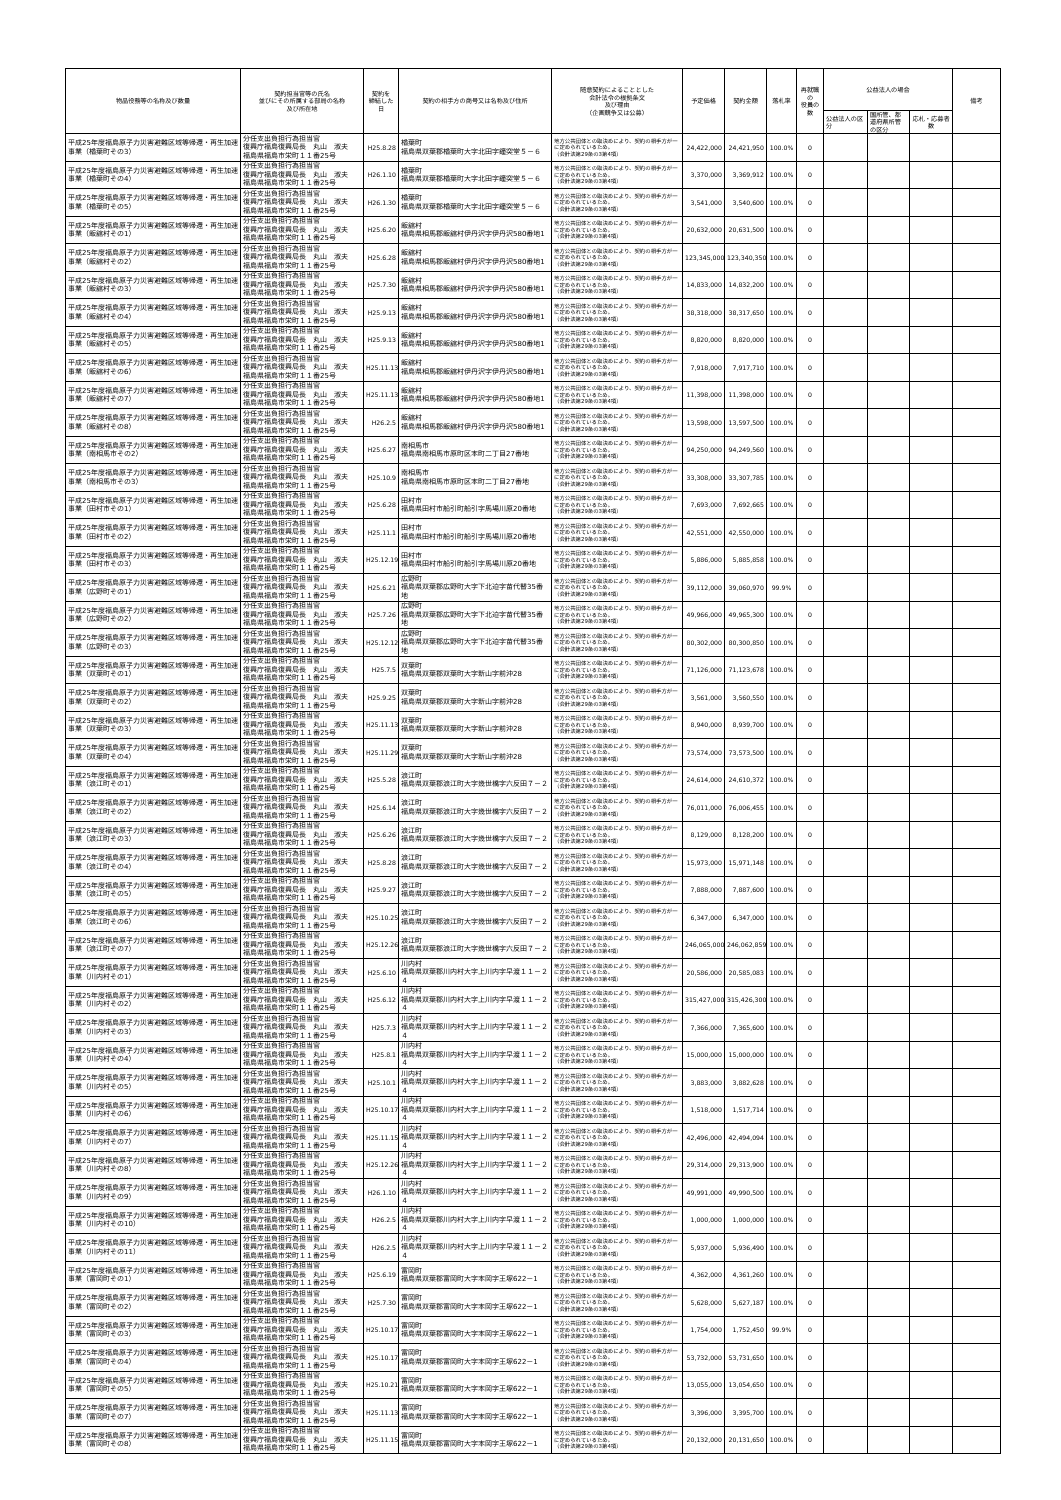| 物品役務等の名称及び数量 | 契約担当官等の氏名 並びにその所属する部局の名称 及び所在地 | 契約を 締結した日 | 契約の相手方の商号又は名称及び住所 | 随意契約によることとした 会計法令の根拠条文 及び理由 （企画競争又は公募） | 予定価格 | 契約金額 | 落札率 | 再就職の 役員の数 | 公益法人の場合 | | | 備考 |
| --- | --- | --- | --- | --- | --- | --- | --- | --- | --- | --- | --- | --- |
| | | | | | | | | | 公益法人の区分 | 国所管、都道府県所管の区分 | 応札・応募者数 | |
| 平成25年度福島原子力災害避難区域等帰還・再生加速事業（楢葉町その3） | 分任支出負担行為担当官 復興庁福島復興局長 丸山 淑夫 福島県福島市栄町１１番25号 | H25.8.28 | 楢葉町 福島県双葉郡楢葉町大字北田字鐘突堂５－６ | 地方公共団体との取決めにより、契約の相手方が一に定められているため。 （会計法第29条の3第4項） | 24,422,000 | 24,421,950 | 100.0% | 0 | | | | |
| 平成25年度福島原子力災害避難区域等帰還・再生加速事業（楢葉町その4） | 分任支出負担行為担当官 復興庁福島復興局長 丸山 淑夫 福島県福島市栄町１１番25号 | H26.1.10 | 楢葉町 福島県双葉郡楢葉町大字北田字鐘突堂５－６ | 地方公共団体との取決めにより、契約の相手方が一に定められているため。 （会計法第29条の3第4項） | 3,370,000 | 3,369,912 | 100.0% | 0 | | | | |
| 平成25年度福島原子力災害避難区域等帰還・再生加速事業（楢葉町その5） | 分任支出負担行為担当官 復興庁福島復興局長 丸山 淑夫 福島県福島市栄町１１番25号 | H26.1.30 | 楢葉町 福島県双葉郡楢葉町大字北田字鐘突堂５－６ | 地方公共団体との取決めにより、契約の相手方が一に定められているため。 （会計法第29条の3第4項） | 3,541,000 | 3,540,600 | 100.0% | 0 | | | | |
| 平成25年度福島原子力災害避難区域等帰還・再生加速事業（飯舘村その1） | 分任支出負担行為担当官 復興庁福島復興局長 丸山 淑夫 福島県福島市栄町１１番25号 | H25.6.20 | 飯舘村 福島県相馬郡飯舘村伊丹沢字伊丹沢580番地1 | 地方公共団体との取決めにより、契約の相手方が一に定められているため。 （会計法第29条の3第4項） | 20,632,000 | 20,631,500 | 100.0% | 0 | | | | |
| 平成25年度福島原子力災害避難区域等帰還・再生加速事業（飯舘村その2） | 分任支出負担行為担当官 復興庁福島復興局長 丸山 淑夫 福島県福島市栄町１１番25号 | H25.6.28 | 飯舘村 福島県相馬郡飯舘村伊丹沢字伊丹沢580番地1 | 地方公共団体との取決めにより、契約の相手方が一に定められているため。 （会計法第29条の3第4項） | 123,345,000 | 123,340,350 | 100.0% | 0 | | | | |
| 平成25年度福島原子力災害避難区域等帰還・再生加速事業（飯舘村その3） | 分任支出負担行為担当官 復興庁福島復興局長 丸山 淑夫 福島県福島市栄町１１番25号 | H25.7.30 | 飯舘村 福島県相馬郡飯舘村伊丹沢字伊丹沢580番地1 | 地方公共団体との取決めにより、契約の相手方が一に定められているため。 （会計法第29条の3第4項） | 14,833,000 | 14,832,200 | 100.0% | 0 | | | | |
| 平成25年度福島原子力災害避難区域等帰還・再生加速事業（飯舘村その4） | 分任支出負担行為担当官 復興庁福島復興局長 丸山 淑夫 福島県福島市栄町１１番25号 | H25.9.13 | 飯舘村 福島県相馬郡飯舘村伊丹沢字伊丹沢580番地1 | 地方公共団体との取決めにより、契約の相手方が一に定められているため。 （会計法第29条の3第4項） | 38,318,000 | 38,317,650 | 100.0% | 0 | | | | |
| 平成25年度福島原子力災害避難区域等帰還・再生加速事業（飯舘村その5） | 分任支出負担行為担当官 復興庁福島復興局長 丸山 淑夫 福島県福島市栄町１１番25号 | H25.9.13 | 飯舘村 福島県相馬郡飯舘村伊丹沢字伊丹沢580番地1 | 地方公共団体との取決めにより、契約の相手方が一に定められているため。 （会計法第29条の3第4項） | 8,820,000 | 8,820,000 | 100.0% | 0 | | | | |
| 平成25年度福島原子力災害避難区域等帰還・再生加速事業（飯舘村その6） | 分任支出負担行為担当官 復興庁福島復興局長 丸山 淑夫 福島県福島市栄町１１番25号 | H25.11.13 | 飯舘村 福島県相馬郡飯舘村伊丹沢字伊丹沢580番地1 | 地方公共団体との取決めにより、契約の相手方が一に定められているため。 （会計法第29条の3第4項） | 7,918,000 | 7,917,710 | 100.0% | 0 | | | | |
| 平成25年度福島原子力災害避難区域等帰還・再生加速事業（飯舘村その7） | 分任支出負担行為担当官 復興庁福島復興局長 丸山 淑夫 福島県福島市栄町１１番25号 | H25.11.13 | 飯舘村 福島県相馬郡飯舘村伊丹沢字伊丹沢580番地1 | 地方公共団体との取決めにより、契約の相手方が一に定められているため。 （会計法第29条の3第4項） | 11,398,000 | 11,398,000 | 100.0% | 0 | | | | |
| 平成25年度福島原子力災害避難区域等帰還・再生加速事業（飯舘村その8） | 分任支出負担行為担当官 復興庁福島復興局長 丸山 淑夫 福島県福島市栄町１１番25号 | H26.2.5 | 飯舘村 福島県相馬郡飯舘村伊丹沢字伊丹沢580番地1 | 地方公共団体との取決めにより、契約の相手方が一に定められているため。 （会計法第29条の3第4項） | 13,598,000 | 13,597,500 | 100.0% | 0 | | | | |
| 平成25年度福島原子力災害避難区域等帰還・再生加速事業（南相馬市その2） | 分任支出負担行為担当官 復興庁福島復興局長 丸山 淑夫 福島県福島市栄町１１番25号 | H25.6.27 | 南相馬市 福島県南相馬市原町区本町二丁目27番地 | 地方公共団体との取決めにより、契約の相手方が一に定められているため。 （会計法第29条の3第4項） | 94,250,000 | 94,249,560 | 100.0% | 0 | | | | |
| 平成25年度福島原子力災害避難区域等帰還・再生加速事業（南相馬市その3） | 分任支出負担行為担当官 復興庁福島復興局長 丸山 淑夫 福島県福島市栄町１１番25号 | H25.10.9 | 南相馬市 福島県南相馬市原町区本町二丁目27番地 | 地方公共団体との取決めにより、契約の相手方が一に定められているため。 （会計法第29条の3第4項） | 33,308,000 | 33,307,785 | 100.0% | 0 | | | | |
| 平成25年度福島原子力災害避難区域等帰還・再生加速事業（田村市その1） | 分任支出負担行為担当官 復興庁福島復興局長 丸山 淑夫 福島県福島市栄町１１番25号 | H25.6.28 | 田村市 福島県田村市船引町船引字馬場川原20番地 | 地方公共団体との取決めにより、契約の相手方が一に定められているため。 （会計法第29条の3第4項） | 7,693,000 | 7,692,665 | 100.0% | 0 | | | | |
| 平成25年度福島原子力災害避難区域等帰還・再生加速事業（田村市その2） | 分任支出負担行為担当官 復興庁福島復興局長 丸山 淑夫 福島県福島市栄町１１番25号 | H25.11.1 | 田村市 福島県田村市船引町船引字馬場川原20番地 | 地方公共団体との取決めにより、契約の相手方が一に定められているため。 （会計法第29条の3第4項） | 42,551,000 | 42,550,000 | 100.0% | 0 | | | | |
| 平成25年度福島原子力災害避難区域等帰還・再生加速事業（田村市その3） | 分任支出負担行為担当官 復興庁福島復興局長 丸山 淑夫 福島県福島市栄町１１番25号 | H25.12.19 | 田村市 福島県田村市船引町船引字馬場川原20番地 | 地方公共団体との取決めにより、契約の相手方が一に定められているため。 （会計法第29条の3第4項） | 5,886,000 | 5,885,858 | 100.0% | 0 | | | | |
| 平成25年度福島原子力災害避難区域等帰還・再生加速事業（広野町その1） | 分任支出負担行為担当官 復興庁福島復興局長 丸山 淑夫 福島県福島市栄町１１番25号 | H25.6.21 | 広野町 福島県双葉郡広野町大字下北迫字苗代替35番地 | 地方公共団体との取決めにより、契約の相手方が一に定められているため。 （会計法第29条の3第4項） | 39,112,000 | 39,060,970 | 99.9% | 0 | | | | |
| 平成25年度福島原子力災害避難区域等帰還・再生加速事業（広野町その2） | 分任支出負担行為担当官 復興庁福島復興局長 丸山 淑夫 福島県福島市栄町１１番25号 | H25.7.26 | 広野町 福島県双葉郡広野町大字下北迫字苗代替35番地 | 地方公共団体との取決めにより、契約の相手方が一に定められているため。 （会計法第29条の3第4項） | 49,966,000 | 49,965,300 | 100.0% | 0 | | | | |
| 平成25年度福島原子力災害避難区域等帰還・再生加速事業（広野町その3） | 分任支出負担行為担当官 復興庁福島復興局長 丸山 淑夫 福島県福島市栄町１１番25号 | H25.12.12 | 広野町 福島県双葉郡広野町大字下北迫字苗代替35番地 | 地方公共団体との取決めにより、契約の相手方が一に定められているため。 （会計法第29条の3第4項） | 80,302,000 | 80,300,850 | 100.0% | 0 | | | | |
| 平成25年度福島原子力災害避難区域等帰還・再生加速事業（双葉町その1） | 分任支出負担行為担当官 復興庁福島復興局長 丸山 淑夫 福島県福島市栄町１１番25号 | H25.7.5 | 双葉町 福島県双葉郡双葉町大字新山字前沖28 | 地方公共団体との取決めにより、契約の相手方が一に定められているため。 （会計法第29条の3第4項） | 71,126,000 | 71,123,678 | 100.0% | 0 | | | | |
| 平成25年度福島原子力災害避難区域等帰還・再生加速事業（双葉町その2） | 分任支出負担行為担当官 復興庁福島復興局長 丸山 淑夫 福島県福島市栄町１１番25号 | H25.9.25 | 双葉町 福島県双葉郡双葉町大字新山字前沖28 | 地方公共団体との取決めにより、契約の相手方が一に定められているため。 （会計法第29条の3第4項） | 3,561,000 | 3,560,550 | 100.0% | 0 | | | | |
| 平成25年度福島原子力災害避難区域等帰還・再生加速事業（双葉町その3） | 分任支出負担行為担当官 復興庁福島復興局長 丸山 淑夫 福島県福島市栄町１１番25号 | H25.11.13 | 双葉町 福島県双葉郡双葉町大字新山字前沖28 | 地方公共団体との取決めにより、契約の相手方が一に定められているため。 （会計法第29条の3第4項） | 8,940,000 | 8,939,700 | 100.0% | 0 | | | | |
| 平成25年度福島原子力災害避難区域等帰還・再生加速事業（双葉町その4） | 分任支出負担行為担当官 復興庁福島復興局長 丸山 淑夫 福島県福島市栄町１１番25号 | H25.11.29 | 双葉町 福島県双葉郡双葉町大字新山字前沖28 | 地方公共団体との取決めにより、契約の相手方が一に定められているため。 （会計法第29条の3第4項） | 73,574,000 | 73,573,500 | 100.0% | 0 | | | | |
| 平成25年度福島原子力災害避難区域等帰還・再生加速事業（浪江町その1） | 分任支出負担行為担当官 復興庁福島復興局長 丸山 淑夫 福島県福島市栄町１１番25号 | H25.5.28 | 浪江町 福島県双葉郡浪江町大字幾世橋字六反田７－２ | 地方公共団体との取決めにより、契約の相手方が一に定められているため。 （会計法第29条の3第4項） | 24,614,000 | 24,610,372 | 100.0% | 0 | | | | |
| 平成25年度福島原子力災害避難区域等帰還・再生加速事業（浪江町その2） | 分任支出負担行為担当官 復興庁福島復興局長 丸山 淑夫 福島県福島市栄町１１番25号 | H25.6.14 | 浪江町 福島県双葉郡浪江町大字幾世橋字六反田７－２ | 地方公共団体との取決めにより、契約の相手方が一に定められているため。 （会計法第29条の3第4項） | 76,011,000 | 76,006,455 | 100.0% | 0 | | | | |
| 平成25年度福島原子力災害避難区域等帰還・再生加速事業（浪江町その3） | 分任支出負担行為担当官 復興庁福島復興局長 丸山 淑夫 福島県福島市栄町１１番25号 | H25.6.26 | 浪江町 福島県双葉郡浪江町大字幾世橋字六反田７－２ | 地方公共団体との取決めにより、契約の相手方が一に定められているため。 （会計法第29条の3第4項） | 8,129,000 | 8,128,200 | 100.0% | 0 | | | | |
| 平成25年度福島原子力災害避難区域等帰還・再生加速事業（浪江町その4） | 分任支出負担行為担当官 復興庁福島復興局長 丸山 淑夫 福島県福島市栄町１１番25号 | H25.8.28 | 浪江町 福島県双葉郡浪江町大字幾世橋字六反田７－２ | 地方公共団体との取決めにより、契約の相手方が一に定められているため。 （会計法第29条の3第4項） | 15,973,000 | 15,971,148 | 100.0% | 0 | | | | |
| 平成25年度福島原子力災害避難区域等帰還・再生加速事業（浪江町その5） | 分任支出負担行為担当官 復興庁福島復興局長 丸山 淑夫 福島県福島市栄町１１番25号 | H25.9.27 | 浪江町 福島県双葉郡浪江町大字幾世橋字六反田７－２ | 地方公共団体との取決めにより、契約の相手方が一に定められているため。 （会計法第29条の3第4項） | 7,888,000 | 7,887,600 | 100.0% | 0 | | | | |
| 平成25年度福島原子力災害避難区域等帰還・再生加速事業（浪江町その6） | 分任支出負担行為担当官 復興庁福島復興局長 丸山 淑夫 福島県福島市栄町１１番25号 | H25.10.25 | 浪江町 福島県双葉郡浪江町大字幾世橋字六反田７－２ | 地方公共団体との取決めにより、契約の相手方が一に定められているため。 （会計法第29条の3第4項） | 6,347,000 | 6,347,000 | 100.0% | 0 | | | | |
| 平成25年度福島原子力災害避難区域等帰還・再生加速事業（浪江町その7） | 分任支出負担行為担当官 復興庁福島復興局長 丸山 淑夫 福島県福島市栄町１１番25号 | H25.12.26 | 浪江町 福島県双葉郡浪江町大字幾世橋字六反田７－２ | 地方公共団体との取決めにより、契約の相手方が一に定められているため。 （会計法第29条の3第4項） | 246,065,000 | 246,062,859 | 100.0% | 0 | | | | |
| 平成25年度福島原子力災害避難区域等帰還・再生加速事業（川内村その1） | 分任支出負担行為担当官 復興庁福島復興局長 丸山 淑夫 福島県福島市栄町１１番25号 | H25.6.10 | 川内村 福島県双葉郡川内村大字上川内字早渡１１－２４ | 地方公共団体との取決めにより、契約の相手方が一に定められているため。 （会計法第29条の3第4項） | 20,586,000 | 20,585,083 | 100.0% | 0 | | | | |
| 平成25年度福島原子力災害避難区域等帰還・再生加速事業（川内村その2） | 分任支出負担行為担当官 復興庁福島復興局長 丸山 淑夫 福島県福島市栄町１１番25号 | H25.6.12 | 川内村 福島県双葉郡川内村大字上川内字早渡１１－２４ | 地方公共団体との取決めにより、契約の相手方が一に定められているため。 （会計法第29条の3第4項） | 315,427,000 | 315,426,300 | 100.0% | 0 | | | | |
| 平成25年度福島原子力災害避難区域等帰還・再生加速事業（川内村その3） | 分任支出負担行為担当官 復興庁福島復興局長 丸山 淑夫 福島県福島市栄町１１番25号 | H25.7.3 | 川内村 福島県双葉郡川内村大字上川内字早渡１１－２４ | 地方公共団体との取決めにより、契約の相手方が一に定められているため。 （会計法第29条の3第4項） | 7,366,000 | 7,365,600 | 100.0% | 0 | | | | |
| 平成25年度福島原子力災害避難区域等帰還・再生加速事業（川内村その4） | 分任支出負担行為担当官 復興庁福島復興局長 丸山 淑夫 福島県福島市栄町１１番25号 | H25.8.1 | 川内村 福島県双葉郡川内村大字上川内字早渡１１－２４ | 地方公共団体との取決めにより、契約の相手方が一に定められているため。 （会計法第29条の3第4項） | 15,000,000 | 15,000,000 | 100.0% | 0 | | | | |
| 平成25年度福島原子力災害避難区域等帰還・再生加速事業（川内村その5） | 分任支出負担行為担当官 復興庁福島復興局長 丸山 淑夫 福島県福島市栄町１１番25号 | H25.10.1 | 川内村 福島県双葉郡川内村大字上川内字早渡１１－２４ | 地方公共団体との取決めにより、契約の相手方が一に定められているため。 （会計法第29条の3第4項） | 3,883,000 | 3,882,628 | 100.0% | 0 | | | | |
| 平成25年度福島原子力災害避難区域等帰還・再生加速事業（川内村その6） | 分任支出負担行為担当官 復興庁福島復興局長 丸山 淑夫 福島県福島市栄町１１番25号 | H25.10.17 | 川内村 福島県双葉郡川内村大字上川内字早渡１１－２４ | 地方公共団体との取決めにより、契約の相手方が一に定められているため。 （会計法第29条の3第4項） | 1,518,000 | 1,517,714 | 100.0% | 0 | | | | |
| 平成25年度福島原子力災害避難区域等帰還・再生加速事業（川内村その7） | 分任支出負担行為担当官 復興庁福島復興局長 丸山 淑夫 福島県福島市栄町１１番25号 | H25.11.15 | 川内村 福島県双葉郡川内村大字上川内字早渡１１－２４ | 地方公共団体との取決めにより、契約の相手方が一に定められているため。 （会計法第29条の3第4項） | 42,496,000 | 42,494,094 | 100.0% | 0 | | | | |
| 平成25年度福島原子力災害避難区域等帰還・再生加速事業（川内村その8） | 分任支出負担行為担当官 復興庁福島復興局長 丸山 淑夫 福島県福島市栄町１１番25号 | H25.12.26 | 川内村 福島県双葉郡川内村大字上川内字早渡１１－２４ | 地方公共団体との取決めにより、契約の相手方が一に定められているため。 （会計法第29条の3第4項） | 29,314,000 | 29,313,900 | 100.0% | 0 | | | | |
| 平成25年度福島原子力災害避難区域等帰還・再生加速事業（川内村その9） | 分任支出負担行為担当官 復興庁福島復興局長 丸山 淑夫 福島県福島市栄町１１番25号 | H26.1.10 | 川内村 福島県双葉郡川内村大字上川内字早渡１１－２４ | 地方公共団体との取決めにより、契約の相手方が一に定められているため。 （会計法第29条の3第4項） | 49,991,000 | 49,990,500 | 100.0% | 0 | | | | |
| 平成25年度福島原子力災害避難区域等帰還・再生加速事業（川内村その10） | 分任支出負担行為担当官 復興庁福島復興局長 丸山 淑夫 福島県福島市栄町１１番25号 | H26.2.5 | 川内村 福島県双葉郡川内村大字上川内字早渡１１－２４ | 地方公共団体との取決めにより、契約の相手方が一に定められているため。 （会計法第29条の3第4項） | 1,000,000 | 1,000,000 | 100.0% | 0 | | | | |
| 平成25年度福島原子力災害避難区域等帰還・再生加速事業（川内村その11） | 分任支出負担行為担当官 復興庁福島復興局長 丸山 淑夫 福島県福島市栄町１１番25号 | H26.2.5 | 川内村 福島県双葉郡川内村大字上川内字早渡１１－２４ | 地方公共団体との取決めにより、契約の相手方が一に定められているため。 （会計法第29条の3第4項） | 5,937,000 | 5,936,490 | 100.0% | 0 | | | | |
| 平成25年度福島原子力災害避難区域等帰還・再生加速事業（富岡町その1） | 分任支出負担行為担当官 復興庁福島復興局長 丸山 淑夫 福島県福島市栄町１１番25号 | H25.6.19 | 富岡町 福島県双葉郡富岡町大字本岡字王塚622－1 | 地方公共団体との取決めにより、契約の相手方が一に定められているため。 （会計法第29条の3第4項） | 4,362,000 | 4,361,260 | 100.0% | 0 | | | | |
| 平成25年度福島原子力災害避難区域等帰還・再生加速事業（富岡町その2） | 分任支出負担行為担当官 復興庁福島復興局長 丸山 淑夫 福島県福島市栄町１１番25号 | H25.7.30 | 富岡町 福島県双葉郡富岡町大字本岡字王塚622－1 | 地方公共団体との取決めにより、契約の相手方が一に定められているため。 （会計法第29条の3第4項） | 5,628,000 | 5,627,187 | 100.0% | 0 | | | | |
| 平成25年度福島原子力災害避難区域等帰還・再生加速事業（富岡町その3） | 分任支出負担行為担当官 復興庁福島復興局長 丸山 淑夫 福島県福島市栄町１１番25号 | H25.10.17 | 富岡町 福島県双葉郡富岡町大字本岡字王塚622－1 | 地方公共団体との取決めにより、契約の相手方が一に定められているため。 （会計法第29条の3第4項） | 1,754,000 | 1,752,450 | 99.9% | 0 | | | | |
| 平成25年度福島原子力災害避難区域等帰還・再生加速事業（富岡町その4） | 分任支出負担行為担当官 復興庁福島復興局長 丸山 淑夫 福島県福島市栄町１１番25号 | H25.10.17 | 富岡町 福島県双葉郡富岡町大字本岡字王塚622－1 | 地方公共団体との取決めにより、契約の相手方が一に定められているため。 （会計法第29条の3第4項） | 53,732,000 | 53,731,650 | 100.0% | 0 | | | | |
| 平成25年度福島原子力災害避難区域等帰還・再生加速事業（富岡町その5） | 分任支出負担行為担当官 復興庁福島復興局長 丸山 淑夫 福島県福島市栄町１１番25号 | H25.10.21 | 富岡町 福島県双葉郡富岡町大字本岡字王塚622－1 | 地方公共団体との取決めにより、契約の相手方が一に定められているため。 （会計法第29条の3第4項） | 13,055,000 | 13,054,650 | 100.0% | 0 | | | | |
| 平成25年度福島原子力災害避難区域等帰還・再生加速事業（富岡町その7） | 分任支出負担行為担当官 復興庁福島復興局長 丸山 淑夫 福島県福島市栄町１１番25号 | H25.11.13 | 富岡町 福島県双葉郡富岡町大字本岡字王塚622－1 | 地方公共団体との取決めにより、契約の相手方が一に定められているため。 （会計法第29条の3第4項） | 3,396,000 | 3,395,700 | 100.0% | 0 | | | | |
| 平成25年度福島原子力災害避難区域等帰還・再生加速事業（富岡町その8） | 分任支出負担行為担当官 復興庁福島復興局長 丸山 淑夫 福島県福島市栄町１１番25号 | H25.11.15 | 富岡町 福島県双葉郡富岡町大字本岡字王塚622－1 | 地方公共団体との取決めにより、契約の相手方が一に定められているため。 （会計法第29条の3第4項） | 20,132,000 | 20,131,650 | 100.0% | 0 | | | | |